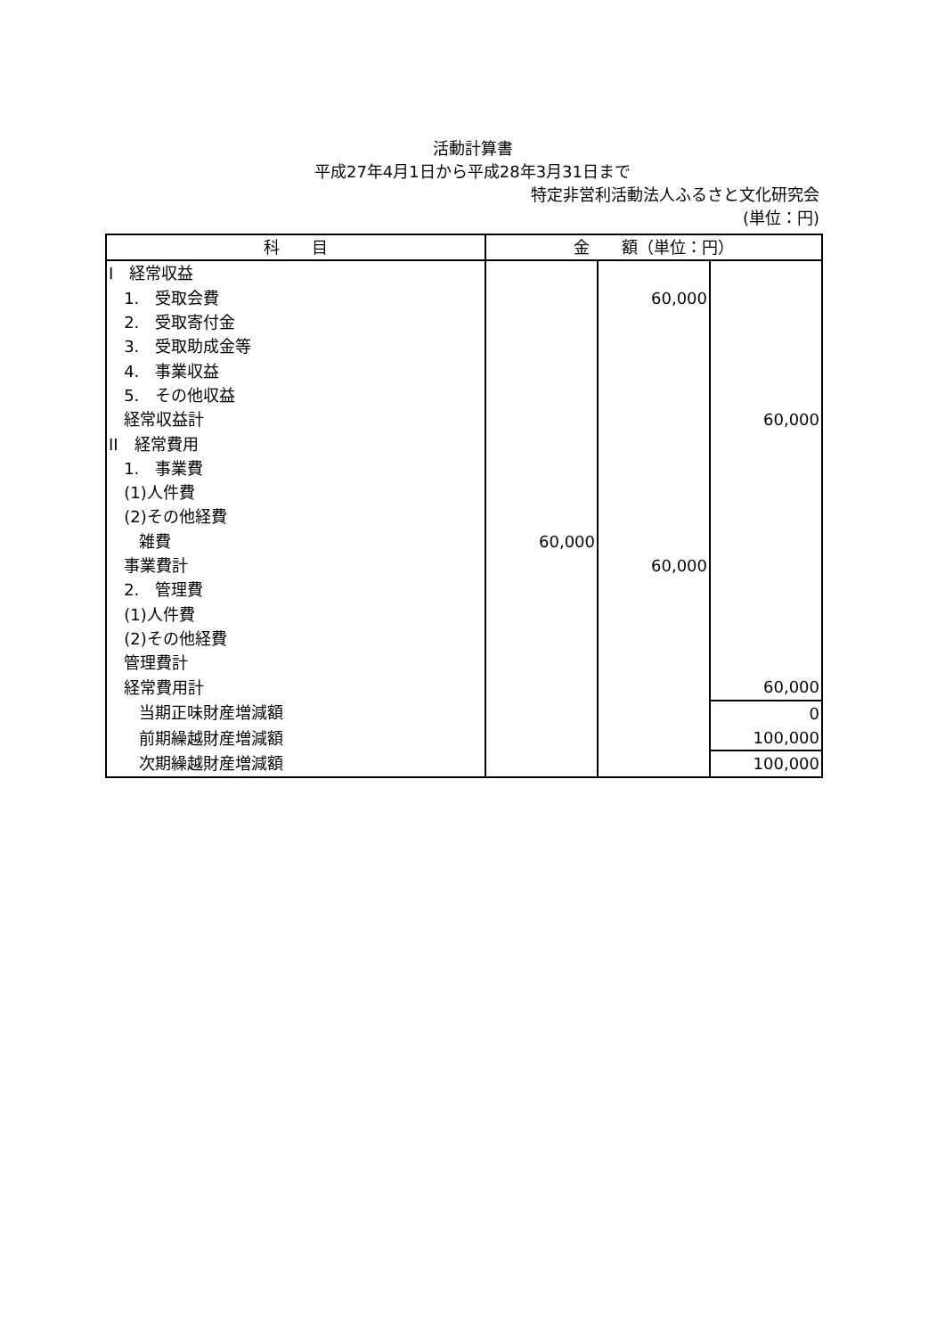活動計算書
平成27年4月1日から平成28年3月31日まで
特定非営利活動法人ふるさと文化研究会
(単位：円)
| 科 目 | 金 額（単位：円） | | |
| --- | --- | --- | --- |
| I 経常収益 | | | |
| 1. 受取会費 | | 60,000 | |
| 2. 受取寄付金 | | | |
| 3. 受取助成金等 | | | |
| 4. 事業収益 | | | |
| 5. その他収益 | | | |
| 経常収益計 | | | 60,000 |
| II 経常費用 | | | |
| 1. 事業費 | | | |
| (1)人件費 | | | |
| (2)その他経費 | | | |
| 雑費 | 60,000 | | |
| 事業費計 | | 60,000 | |
| 2. 管理費 | | | |
| (1)人件費 | | | |
| (2)その他経費 | | | |
| 管理費計 | | | |
| 経常費用計 | | | 60,000 |
| 当期正味財産増減額 | | | 0 |
| 前期繰越財産増減額 | | | 100,000 |
| 次期繰越財産増減額 | | | 100,000 |